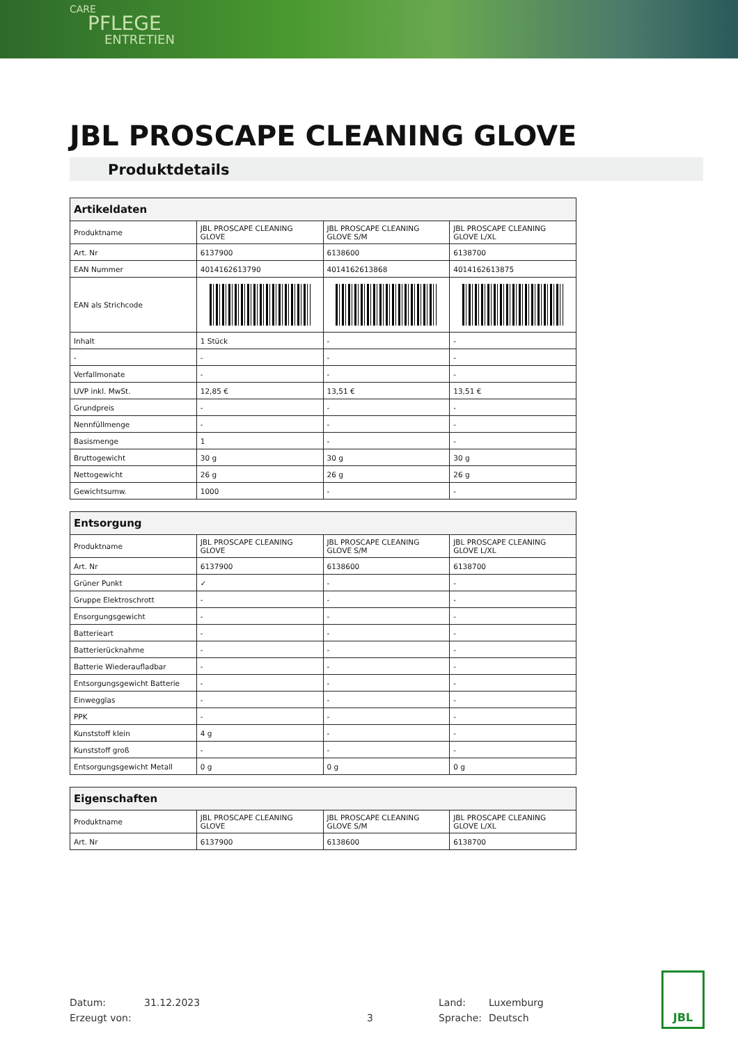CARE
PFLEGE
ENTRETIEN
JBL PROSCAPE CLEANING GLOVE
Produktdetails
| Artikeldaten | | | |
| --- | --- | --- | --- |
| Produktname | JBL PROSCAPE CLEANING GLOVE | JBL PROSCAPE CLEANING GLOVE S/M | JBL PROSCAPE CLEANING GLOVE L/XL |
| Art. Nr | 6137900 | 6138600 | 6138700 |
| EAN Nummer | 4014162613790 | 4014162613868 | 4014162613875 |
| EAN als Strichcode | | | |
| Inhalt | 1 Stück | - | - |
| - | - | - | - |
| Verfallmonate | - | - | - |
| UVP inkl. MwSt. | 12,85 € | 13,51 € | 13,51 € |
| Grundpreis | - | - | - |
| Nennfüllmenge | - | - | - |
| Basismenge | 1 | - | - |
| Bruttogewicht | 30 g | 30 g | 30 g |
| Nettogewicht | 26 g | 26 g | 26 g |
| Gewichtsumw. | 1000 | - | - |
| Entsorgung | | | |
| --- | --- | --- | --- |
| Produktname | JBL PROSCAPE CLEANING GLOVE | JBL PROSCAPE CLEANING GLOVE S/M | JBL PROSCAPE CLEANING GLOVE L/XL |
| Art. Nr | 6137900 | 6138600 | 6138700 |
| Grüner Punkt | ✓ | - | - |
| Gruppe Elektroschrott | - | - | - |
| Ensorgungsgewicht | - | - | - |
| Batterieart | - | - | - |
| Batterierücknahme | - | - | - |
| Batterie Wiederaufladbar | - | - | - |
| Entsorgungsgewicht Batterie | - | - | - |
| Einwegglas | - | - | - |
| PPK | - | - | - |
| Kunststoff klein | 4 g | - | - |
| Kunststoff groß | - | - | - |
| Entsorgungsgewicht Metall | 0 g | 0 g | 0 g |
| Eigenschaften | | | |
| --- | --- | --- | --- |
| Produktname | JBL PROSCAPE CLEANING GLOVE | JBL PROSCAPE CLEANING GLOVE S/M | JBL PROSCAPE CLEANING GLOVE L/XL |
| Art. Nr | 6137900 | 6138600 | 6138700 |
Datum:
Erzeugt von:
31.12.2023
3 Land:
Sprache:
Luxemburg
Deutsch
JBL